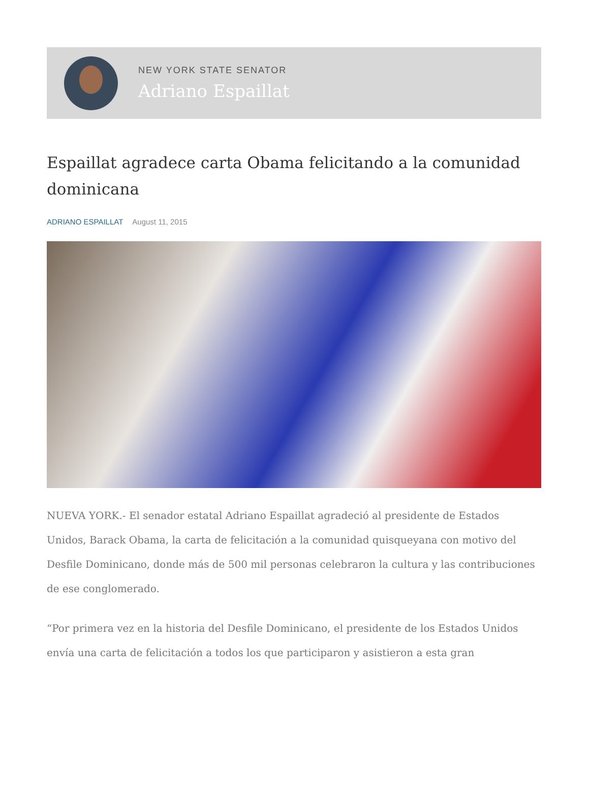NEW YORK STATE SENATOR
Adriano Espaillat
Espaillat agradece carta Obama felicitando a la comunidad dominicana
ADRIANO ESPAILLAT August 11, 2015
NUEVA YORK.- El senador estatal Adriano Espaillat agradeció al presidente de Estados Unidos, Barack Obama, la carta de felicitación a la comunidad quisqueyana con motivo del Desfile Dominicano, donde más de 500 mil personas celebraron la cultura y las contribuciones de ese conglomerado.
“Por primera vez en la historia del Desfile Dominicano, el presidente de los Estados Unidos envía una carta de felicitación a todos los que participaron y asistieron a esta gran